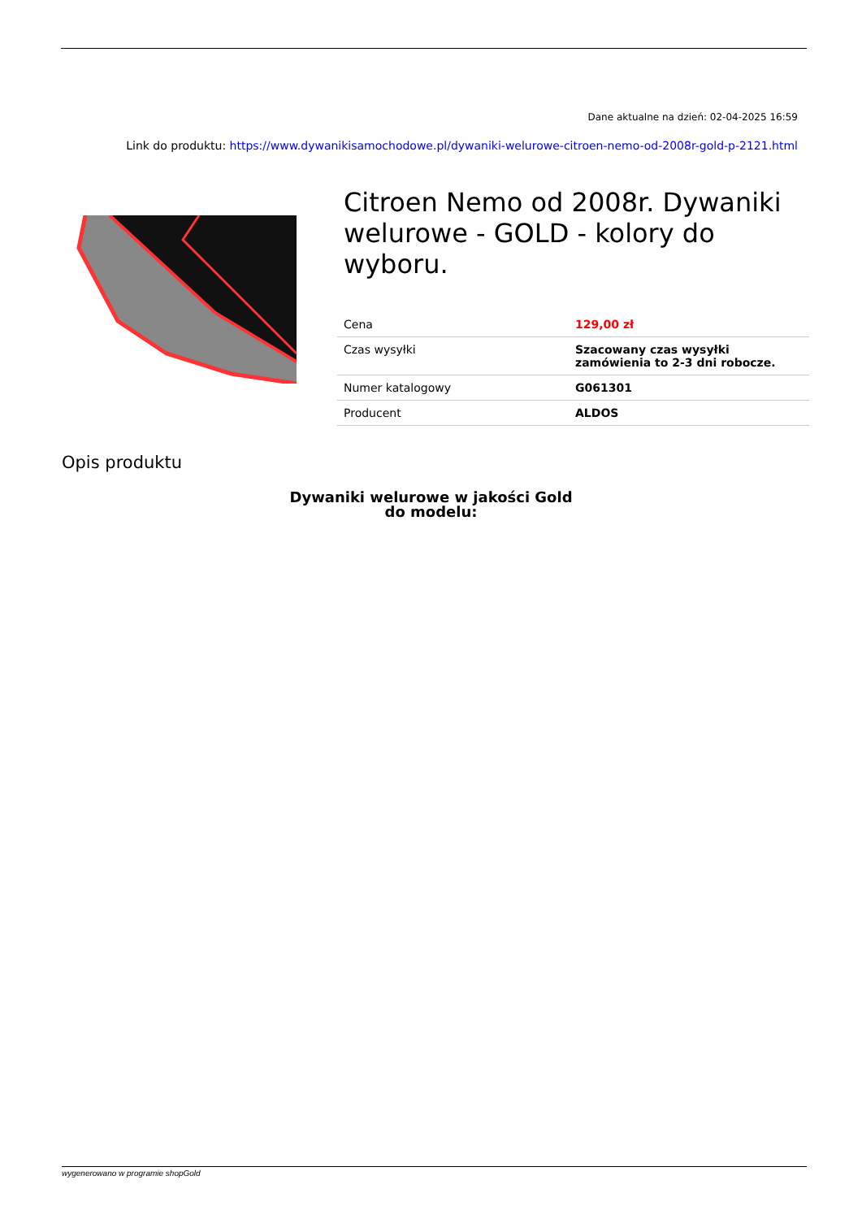Dane aktualne na dzień: 02-04-2025 16:59
Link do produktu: https://www.dywanikisamochodowe.pl/dywaniki-welurowe-citroen-nemo-od-2008r-gold-p-2121.html
Citroen Nemo od 2008r. Dywaniki welurowe - GOLD - kolory do wyboru.
| Cena | 129,00 zł |
| Czas wysyłki | Szacowany czas wysyłki zamówienia to 2-3 dni robocze. |
| Numer katalogowy | G061301 |
| Producent | ALDOS |
Opis produktu
Dywaniki welurowe w jakości Gold
do modelu:
wygenerowano w programie shopGold